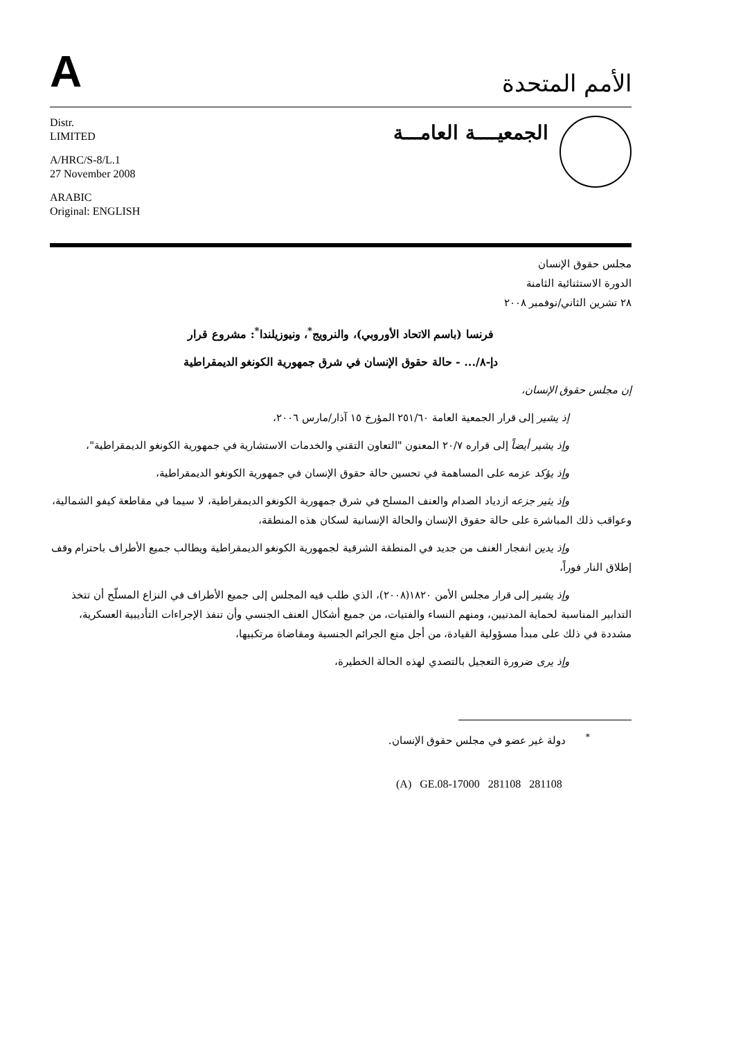A
الأمم المتحدة
Distr.
LIMITED
A/HRC/S-8/L.1
27 November 2008
ARABIC
Original: ENGLISH
الجمعيــــة العامـــة
مجلس حقوق الإنسان
الدورة الاستثنائية الثامنة
٢٨ تشرين الثاني/نوفمبر ٢٠٠٨
فرنسا (باسم الاتحاد الأوروبي)، والنرويج<sup>*</sup>، ونيوزيلندا<sup>*</sup>: مشروع قرار
دإ-٨/... - حالة حقوق الإنسان في شرق جمهورية الكونغو الديمقراطية
إن مجلس حقوق الإنسان،
إذ يشير إلى قرار الجمعية العامة ٢٥١/٦٠ المؤرخ ١٥ آذار/مارس ٢٠٠٦،
وإذ يشير أيضاً إلى قراره ٢٠/٧ المعنون "التعاون التقني والخدمات الاستشارية في جمهورية الكونغو الديمقراطية"،
وإذ يؤكد عزمه على المساهمة في تحسين حالة حقوق الإنسان في جمهورية الكونغو الديمقراطية،
وإذ يثير جزعه ازدياد الصدام والعنف المسلح في شرق جمهورية الكونغو الديمقراطية، لا سيما في مقاطعة كيفو الشمالية، وعواقب ذلك المباشرة على حالة حقوق الإنسان والحالة الإنسانية لسكان هذه المنطقة،
وإذ يدين انفجار العنف من جديد في المنطقة الشرقية لجمهورية الكونغو الديمقراطية ويطالب جميع الأطراف باحترام وقف إطلاق النار فوراً،
وإذ يشير إلى قرار مجلس الأمن ١٨٢٠(٢٠٠٨)، الذي طلب فيه المجلس إلى جميع الأطراف في النزاع المسلّح أن تتخذ التدابير المناسبة لحماية المدنيين، ومنهم النساء والفتيات، من جميع أشكال العنف الجنسي وأن تنفذ الإجراءات التأديبية العسكرية، مشددة في ذلك على مبدأ مسؤولية القيادة، من أجل منع الجرائم الجنسية ومقاضاة مرتكبيها،
وإذ يرى ضرورة التعجيل بالتصدي لهذه الحالة الخطيرة،
<sup>*</sup> دولة غير عضو في مجلس حقوق الإنسان.
(A) GE.08-17000 281108 281108